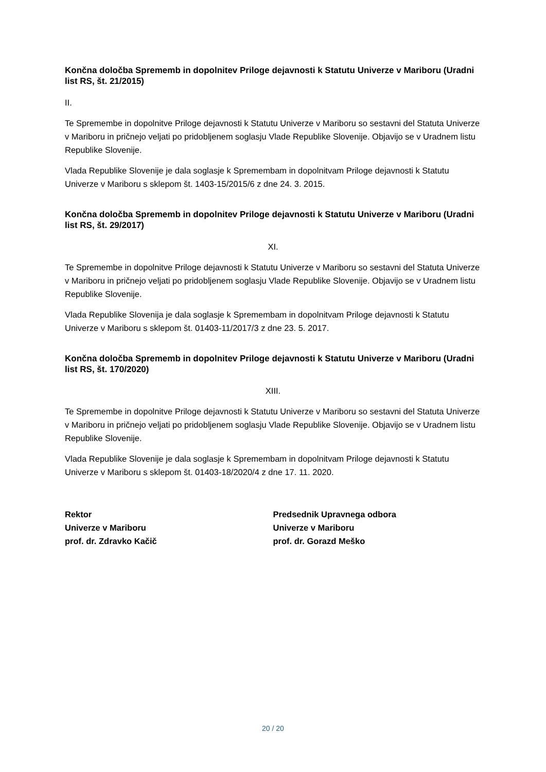Končna določba Sprememb in dopolnitev Priloge dejavnosti k Statutu Univerze v Mariboru (Uradni list RS, št. 21/2015)
II.
Te Spremembe in dopolnitve Priloge dejavnosti k Statutu Univerze v Mariboru so sestavni del Statuta Univerze v Mariboru in pričnejo veljati po pridobljenem soglasju Vlade Republike Slovenije. Objavijo se v Uradnem listu Republike Slovenije.
Vlada Republike Slovenije je dala soglasje k Spremembam in dopolnitvam Priloge dejavnosti k Statutu Univerze v Mariboru s sklepom št. 1403-15/2015/6 z dne 24. 3. 2015.
Končna določba Sprememb in dopolnitev Priloge dejavnosti k Statutu Univerze v Mariboru (Uradni list RS, št. 29/2017)
XI.
Te Spremembe in dopolnitve Priloge dejavnosti k Statutu Univerze v Mariboru so sestavni del Statuta Univerze v Mariboru in pričnejo veljati po pridobljenem soglasju Vlade Republike Slovenije. Objavijo se v Uradnem listu Republike Slovenije.
Vlada Republike Slovenija je dala soglasje k Spremembam in dopolnitvam Priloge dejavnosti k Statutu Univerze v Mariboru s sklepom št. 01403-11/2017/3 z dne 23. 5. 2017.
Končna določba Sprememb in dopolnitev Priloge dejavnosti k Statutu Univerze v Mariboru (Uradni list RS, št. 170/2020)
XIII.
Te Spremembe in dopolnitve Priloge dejavnosti k Statutu Univerze v Mariboru so sestavni del Statuta Univerze v Mariboru in pričnejo veljati po pridobljenem soglasju Vlade Republike Slovenije. Objavijo se v Uradnem listu Republike Slovenije.
Vlada Republike Slovenije je dala soglasje k Spremembam in dopolnitvam Priloge dejavnosti k Statutu Univerze v Mariboru s sklepom št. 01403-18/2020/4 z dne 17. 11. 2020.
Rektor
Univerze v Mariboru
prof. dr. Zdravko Kačič
Predsednik Upravnega odbora
Univerze v Mariboru
prof. dr. Gorazd Meško
20 / 20